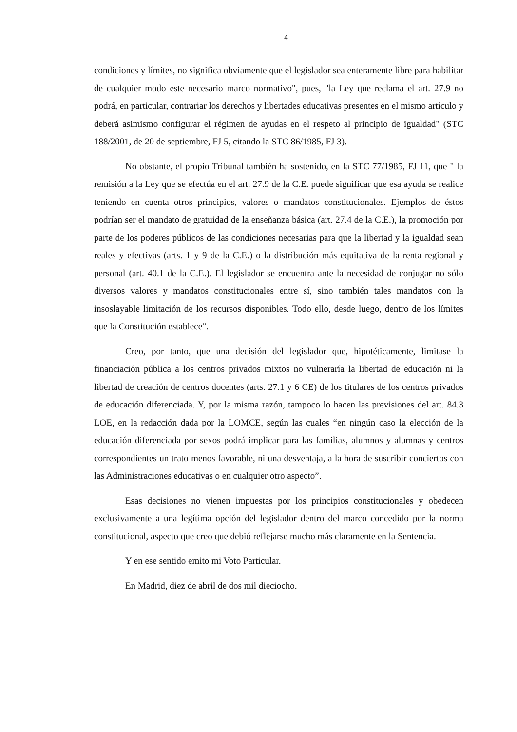4
condiciones y límites, no significa obviamente que el legislador sea enteramente libre para habilitar de cualquier modo este necesario marco normativo", pues, "la Ley que reclama el art. 27.9 no podrá, en particular, contrariar los derechos y libertades educativas presentes en el mismo artículo y deberá asimismo configurar el régimen de ayudas en el respeto al principio de igualdad" (STC 188/2001, de 20 de septiembre, FJ 5, citando la STC 86/1985, FJ 3).
No obstante, el propio Tribunal también ha sostenido, en la STC 77/1985, FJ 11, que " la remisión a la Ley que se efectúa en el art. 27.9 de la C.E. puede significar que esa ayuda se realice teniendo en cuenta otros principios, valores o mandatos constitucionales. Ejemplos de éstos podrían ser el mandato de gratuidad de la enseñanza básica (art. 27.4 de la C.E.), la promoción por parte de los poderes públicos de las condiciones necesarias para que la libertad y la igualdad sean reales y efectivas (arts. 1 y 9 de la C.E.) o la distribución más equitativa de la renta regional y personal (art. 40.1 de la C.E.). El legislador se encuentra ante la necesidad de conjugar no sólo diversos valores y mandatos constitucionales entre sí, sino también tales mandatos con la insoslayable limitación de los recursos disponibles. Todo ello, desde luego, dentro de los límites que la Constitución establece”.
Creo, por tanto, que una decisión del legislador que, hipotéticamente, limitase la financiación pública a los centros privados mixtos no vulneraría la libertad de educación ni la libertad de creación de centros docentes (arts. 27.1 y 6 CE) de los titulares de los centros privados de educación diferenciada. Y, por la misma razón, tampoco lo hacen las previsiones del art. 84.3 LOE, en la redacción dada por la LOMCE, según las cuales “en ningún caso la elección de la educación diferenciada por sexos podrá implicar para las familias, alumnos y alumnas y centros correspondientes un trato menos favorable, ni una desventaja, a la hora de suscribir conciertos con las Administraciones educativas o en cualquier otro aspecto”.
Esas decisiones no vienen impuestas por los principios constitucionales y obedecen exclusivamente a una legítima opción del legislador dentro del marco concedido por la norma constitucional, aspecto que creo que debió reflejarse mucho más claramente en la Sentencia.
Y en ese sentido emito mi Voto Particular.
En Madrid, diez de abril de dos mil dieciocho.